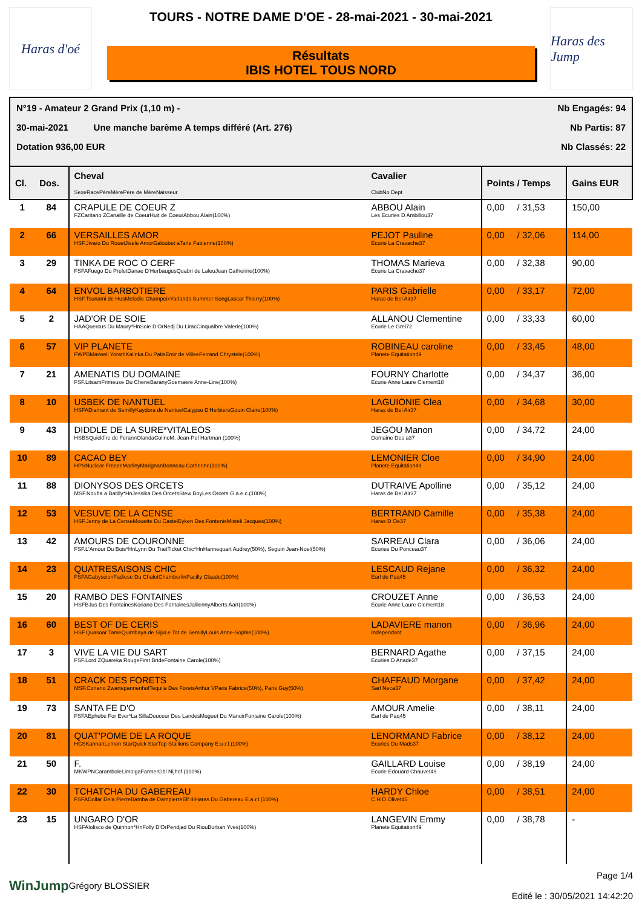Haras d'oé
TOURS - NOTRE DAME D'OE - 28-mai-2021 - 30-mai-2021
Résultats
IBIS HOTEL TOUS NORD
Haras des Jump
N°19 - Amateur 2 Grand Prix (1,10 m) - Nb Engagés: 94
30-mai-2021 Une manche barème A temps différé (Art. 276) Nb Partis: 87
Dotation 936,00 EUR Nb Classés: 22
| Cl. | Dos. | Cheval SexeRacePèreMèrePère de MèreNaisseur | Cavalier ClubNo Dept | Points / Temps | Gains EUR |
| --- | --- | --- | --- | --- | --- |
| 1 | 84 | CRAPULE DE COEUR Z FZCaritano ZCanaille de CoeurHuit de CoeurAbbou Alain(100%) | ABBOU Alain Les Ecuries D Ambillou37 | 0,00 / 31,53 | 150,00 |
| 2 | 66 | VERSAILLES AMOR HSF.Jivaro Du RouetJisele AmorGaloubet aTarle Fabienne(100%) | PEJOT Pauline Ecurie La Cravache37 | 0,00 / 32,06 | 114,00 |
| 3 | 29 | TINKA DE ROC O CERF FSFAFuego Du PreletDanae D'HerbaugesQuabri de LaleuJean Catherine(100%) | THOMAS Marieva Ecurie La Cravache37 | 0,00 / 32,38 | 90,00 |
| 4 | 64 | ENVOL BARBOTIERE HSF.Tsunami de HusMelodie ChampeixYarlands Summer SongLascar Thierry(100%) | PARIS Gabrielle Haras de Bel Air37 | 0,00 / 33,17 | 72,00 |
| 5 | 2 | JAD'OR DE SOIE HAAQuercus Du Maury*HnSoie D'OrNedj Du LiracCinqualbre Valerie(100%) | ALLANOU Clementine Ecurie Le Grel72 | 0,00 / 33,33 | 60,00 |
| 6 | 57 | VIP PLANETE FWPBMarwell YorathKalinka Du PatisEmir de VilleeFerrand Chrystele(100%) | ROBINEAU caroline Planete Equitation49 | 0,00 / 33,45 | 48,00 |
| 7 | 21 | AMENATIS DU DOMAINE FSF.LitsamFrimeuse Du CheneBaranyGoemaere Anne-Line(100%) | FOURNY Charlotte Ecurie Anne Laure Clement18 | 0,00 / 34,37 | 36,00 |
| 8 | 10 | USBEK DE NANTUEL HSFADiamant de SemillyKaydora de NantuelCalypso D'HerbiersGouin Claire(100%) | LAGUIONIE Clea Haras de Bel Air37 | 0,00 / 34,68 | 30,00 |
| 9 | 43 | DIDDLE DE LA SURE*VITALEOS HSBSQuickfire de FerannOlandaColinoM. Jean-Pol Hartman (100%) | JEGOU Manon Domaine Des a37 | 0,00 / 34,72 | 24,00 |
| 10 | 89 | CACAO BEY HPSNuclear FreezeMarlinyMarignanBonneau Catherine(100%) | LEMONIER Cloe Planete Equitation49 | 0,00 / 34,90 | 24,00 |
| 11 | 88 | DIONYSOS DES ORCETS MSF.Nouba a Batilly*HnJessika Des OrcetsStew BoyLes Orcets G.a.e.c.(100%) | DUTRAIVE Apolline Haras de Bel Air37 | 0,00 / 35,12 | 24,00 |
| 12 | 53 | VESUVE DE LA CENSE HSF.Jenny de La CenseMouette Du CastelEyken Des FontenisMisteli Jacques(100%) | BERTRAND Camille Haras D Oe37 | 0,00 / 35,38 | 24,00 |
| 13 | 42 | AMOURS DE COURONNE FSF.L'Amour Du Bois*HnLynn Du TraitTicket Chic*HnHannequart Audrey(50%), Seguin Jean-Noel(50%) | SARREAU Clara Ecuries Du Ponceau37 | 0,00 / 36,06 | 24,00 |
| 14 | 23 | QUATRESAISONS CHIC FSFAGabyscionFadiese Du ChaletChamberlinPacilly Claude(100%) | LESCAUD Rejane Earl de Paq45 | 0,00 / 36,32 | 24,00 |
| 15 | 20 | RAMBO DES FONTAINES HSFBJus Des FontainesKoriano Des FontainesJalliennyAlberts Aart(100%) | CROUZET Anne Ecurie Anne Laure Clement18 | 0,00 / 36,53 | 24,00 |
| 16 | 60 | BEST OF DE CERIS HSF.Quasoar TameQuimbaya de SijuLe Tot de SemillyLouis Anne-Sophie(100%) | LADAVIERE manon Indépendant | 0,00 / 36,96 | 24,00 |
| 17 | 3 | VIVE LA VIE DU SART FSF.Lord ZQuareka RougeFirst BrideFontaine Carole(100%) | BERNARD Agathe Ecuries D Anade37 | 0,00 / 37,15 | 24,00 |
| 18 | 51 | CRACK DES FORETS MSF.Coriano ZwartepannenhofTequila Des ForetsArthur VParis Fabrice(50%), Paris Guy(50%) | CHAFFAUD Morgane Sarl Neca37 | 0,00 / 37,42 | 24,00 |
| 19 | 73 | SANTA FE D'O FSFAEphebe For Ever*La SillaDouceur Des LandesMuguet Du ManoirFontaine Carole(100%) | AMOUR Amelie Earl de Paq45 | 0,00 / 38,11 | 24,00 |
| 20 | 81 | QUAT'POME DE LA ROQUE HCSKannanLemon StarQuick StarTop Stallions Company E.u.r.l.(100%) | LENORMAND Fabrice Ecuries Du Mads37 | 0,00 / 38,12 | 24,00 |
| 21 | 50 | F. MKWPNCaramboleLimolgaFarmerGbl Nijhof (100%) | GAILLARD Louise Ecurie Edouard Chauvet49 | 0,00 / 38,19 | 24,00 |
| 22 | 30 | TCHATCHA DU GABEREAU FSFADollar Dela PierreBamba de DampierreElf IIIHaras Du Gabereau E.a.r.l.(100%) | HARDY Chloe C H D Olivet45 | 0,00 / 38,51 | 24,00 |
| 23 | 15 | UNGARO D'OR HSFAIolisco de Quinhon*HnFolly D'OrPendjad Du RiouBurban Yves(100%) | LANGEVIN Emmy Planete Equitation49 | 0,00 / 38,78 | - |
WinJump Grégory BLOSSIER Page 1/4
Edité le : 30/05/2021 14:42:20